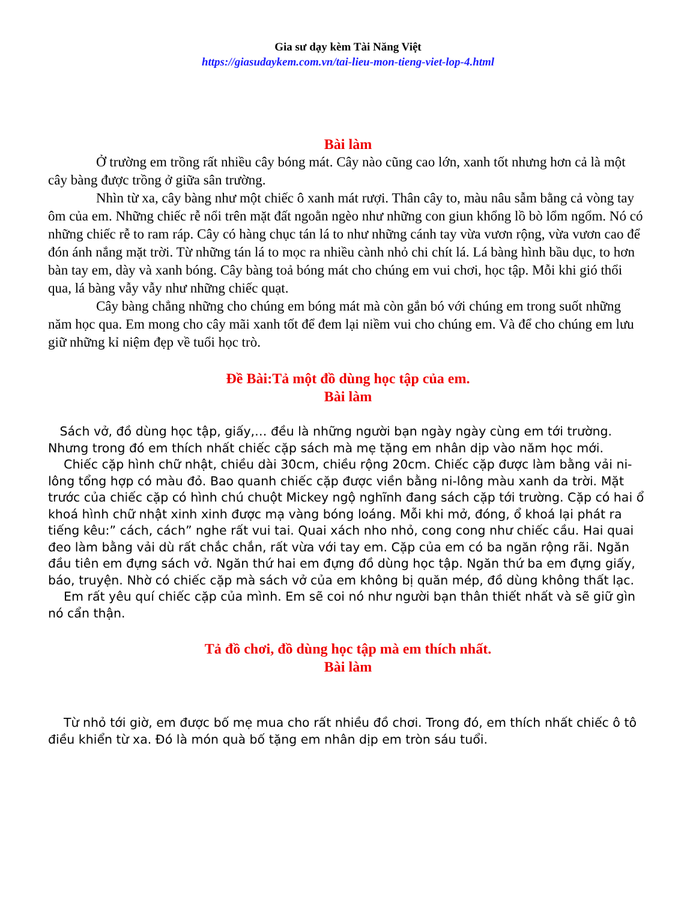Gia sư dạy kèm Tài Năng Việt
https://giasudaykem.com.vn/tai-lieu-mon-tieng-viet-lop-4.html
Bài làm
Ở trường em trồng rất nhiều cây bóng mát. Cây nào cũng cao lớn, xanh tốt nhưng hơn cả là một cây bàng được trồng ở giữa sân trường.
Nhìn từ xa, cây bàng như một chiếc ô xanh mát rượi. Thân cây to, màu nâu sẫm bằng cả vòng tay ôm của em. Những chiếc rễ nổi trên mặt đất ngoằn ngèo như những con giun khổng lồ bò lổm ngổm. Nó có những chiếc rễ to ram ráp. Cây có hàng chục tán lá to như những cánh tay vừa vươn rộng, vừa vươn cao để đón ánh nắng mặt trời. Từ những tán lá to mọc ra nhiều cành nhỏ chi chít lá. Lá bàng hình bầu dục, to hơn bàn tay em, dày và xanh bóng. Cây bàng toả bóng mát cho chúng em vui chơi, học tập. Mỗi khi gió thổi qua, lá bàng vẫy vẫy như những chiếc quạt.
Cây bàng chẳng những cho chúng em bóng mát mà còn gắn bó với chúng em trong suốt những năm học qua. Em mong cho cây mãi xanh tốt để đem lại niềm vui cho chúng em. Và để cho chúng em lưu giữ những kỉ niệm đẹp về tuổi học trò.
Đề Bài:Tả một đồ dùng học tập của em.
Bài làm
Sách vở, đồ dùng học tập, giấy,… đều là những người bạn ngày ngày cùng em tới trường. Nhưng trong đó em thích nhất chiếc cặp sách mà mẹ tặng em nhân dịp vào năm học mới.
Chiếc cặp hình chữ nhật, chiều dài 30cm, chiều rộng 20cm. Chiếc cặp được làm bằng vải ni-lông tổng hợp có màu đỏ. Bao quanh chiếc cặp được viền bằng ni-lông màu xanh da trời. Mặt trước của chiếc cặp có hình chú chuột Mickey ngộ nghĩnh đang sách cặp tới trường. Cặp có hai ổ khoá hình chữ nhật xinh xinh được mạ vàng bóng loáng. Mỗi khi mở, đóng, ổ khoá lại phát ra tiếng kêu:” cách, cách” nghe rất vui tai. Quai xách nho nhỏ, cong cong như chiếc cầu. Hai quai đeo làm bằng vải dù rất chắc chắn, rất vừa với tay em. Cặp của em có ba ngăn rộng rãi. Ngăn đầu tiên em đựng sách vở. Ngăn thứ hai em đựng đồ dùng học tập. Ngăn thứ ba em đựng giấy, báo, truyện. Nhờ có chiếc cặp mà sách vở của em không bị quăn mép, đồ dùng không thất lạc.
Em rất yêu quí chiếc cặp của mình. Em sẽ coi nó như người bạn thân thiết nhất và sẽ giữ gìn nó cẩn thận.
Tả đồ chơi, đồ dùng học tập mà em thích nhất.
Bài làm
Từ nhỏ tới giờ, em được bố mẹ mua cho rất nhiều đồ chơi. Trong đó, em thích nhất chiếc ô tô điều khiển từ xa. Đó là món quà bố tặng em nhân dịp em tròn sáu tuổi.